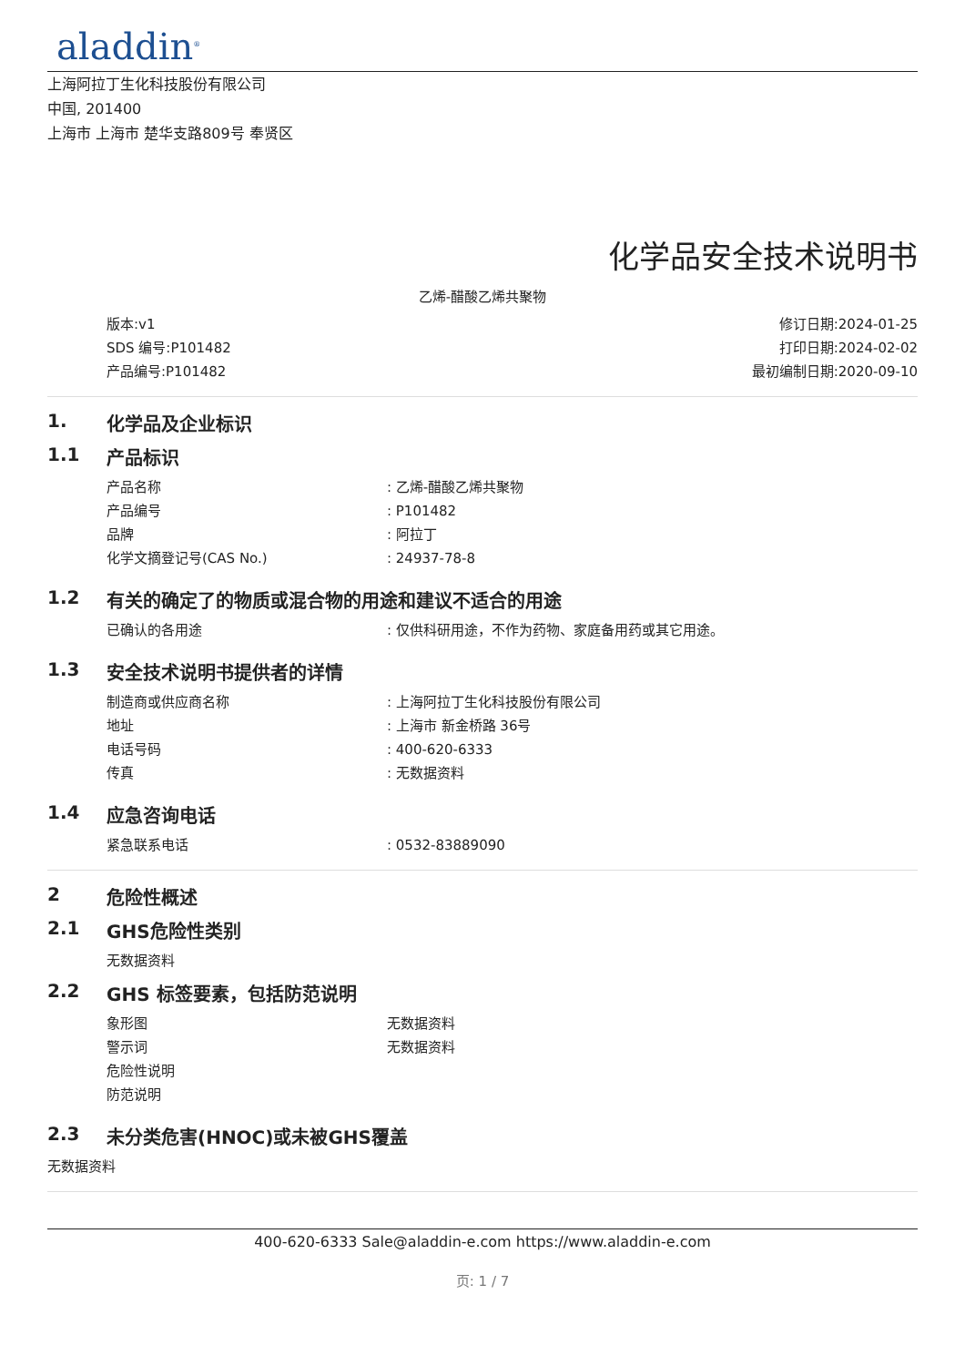aladdin<sup>®</sup>
上海阿拉丁生化科技股份有限公司
中国, 201400
上海市 上海市 楚华支路809号 奉贤区
化学品安全技术说明书
乙烯-醋酸乙烯共聚物
版本:v1
SDS 编号:P101482
产品编号:P101482
修订日期:2024-01-25
打印日期:2024-02-02
最初编制日期:2020-09-10
1. 化学品及企业标识
1.1 产品标识
产品名称: 乙烯-醋酸乙烯共聚物
产品编号: P101482
品牌: 阿拉丁
化学文摘登记号(CAS No.): 24937-78-8
1.2 有关的确定了的物质或混合物的用途和建议不适合的用途
已确认的各用途: 仅供科研用途，不作为药物、家庭备用药或其它用途。
1.3 安全技术说明书提供者的详情
制造商或供应商名称: 上海阿拉丁生化科技股份有限公司
地址: 上海市 新金桥路 36号
电话号码: 400-620-6333
传真: 无数据资料
1.4 应急咨询电话
紧急联系电话: 0532-83889090
2 危险性概述
2.1 GHS危险性类别
无数据资料
2.2 GHS 标签要素，包括防范说明
象形图 无数据资料
警示词 无数据资料
危险性说明
防范说明
2.3 未分类危害(HNOC)或未被GHS覆盖
无数据资料
400-620-6333 Sale@aladdin-e.com https://www.aladdin-e.com
页: 1 / 7